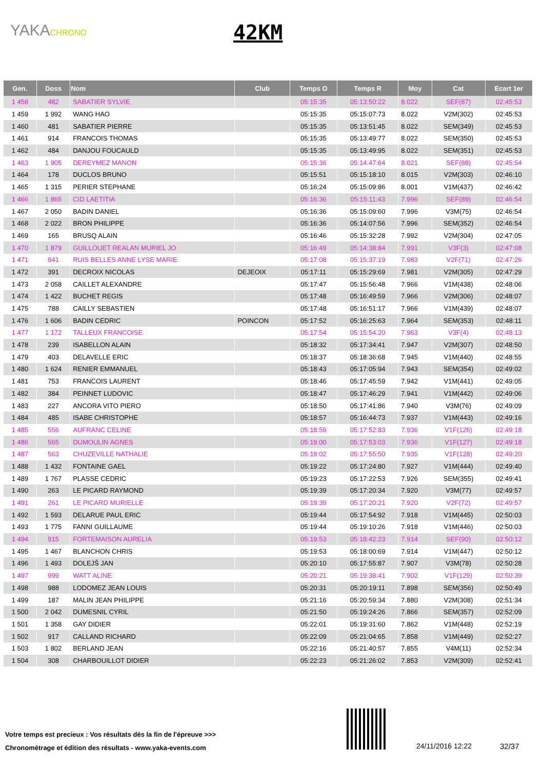YAKACHRONO 42KM
| Gen. | Doss | Nom | Club | Temps O | Temps R | Moy | Cat | Ecart 1er |
| --- | --- | --- | --- | --- | --- | --- | --- | --- |
| 1 458 | 482 | SABATIER SYLVIE | | 05:15:35 | 05:13:50:22 | 8.022 | SEF(87) | 02:45:53 |
| 1 459 | 1 992 | WANG HAO | | 05:15:35 | 05:15:07:73 | 8.022 | V2M(302) | 02:45:53 |
| 1 460 | 481 | SABATIER PIERRE | | 05:15:35 | 05:13:51:45 | 8.022 | SEM(349) | 02:45:53 |
| 1 461 | 914 | FRANCOIS THOMAS | | 05:15:35 | 05:13:49:77 | 8.022 | SEM(350) | 02:45:53 |
| 1 462 | 484 | DANJOU FOUCAULD | | 05:15:35 | 05:13:49:95 | 8.022 | SEM(351) | 02:45:53 |
| 1 463 | 1 905 | DEREYMEZ MANON | | 05:15:36 | 05:14:47:64 | 8.021 | SEF(88) | 02:45:54 |
| 1 464 | 178 | DUCLOS BRUNO | | 05:15:51 | 05:15:18:10 | 8.015 | V2M(303) | 02:46:10 |
| 1 465 | 1 315 | PERIER STEPHANE | | 05:16:24 | 05:15:09:86 | 8.001 | V1M(437) | 02:46:42 |
| 1 466 | 1 865 | CID LAETITIA | | 05:16:36 | 05:15:11:43 | 7.996 | SEF(89) | 02:46:54 |
| 1 467 | 2 050 | BADIN DANIEL | | 05:16:36 | 05:15:09:60 | 7.996 | V3M(75) | 02:46:54 |
| 1 468 | 2 022 | BRON PHILIPPE | | 05:16:36 | 05:14:07:56 | 7.996 | SEM(352) | 02:46:54 |
| 1 469 | 165 | BRUSQ ALAIN | | 05:16:46 | 05:15:32:28 | 7.992 | V2M(304) | 02:47:05 |
| 1 470 | 1 879 | GUILLOUET REALAN MURIEL JO | | 05:16:49 | 05:14:38:84 | 7.991 | V3F(3) | 02:47:08 |
| 1 471 | 841 | RUIS BELLES ANNE LYSE MARIE | | 05:17:08 | 05:15:37:19 | 7.983 | V2F(71) | 02:47:26 |
| 1 472 | 391 | DECROIX NICOLAS | DEJEOIX | 05:17:11 | 05:15:29:69 | 7.981 | V2M(305) | 02:47:29 |
| 1 473 | 2 058 | CAILLET ALEXANDRE | | 05:17:47 | 05:15:56:48 | 7.966 | V1M(438) | 02:48:06 |
| 1 474 | 1 422 | BUCHET REGIS | | 05:17:48 | 05:16:49:59 | 7.966 | V2M(306) | 02:48:07 |
| 1 475 | 788 | CAILLY SEBASTIEN | | 05:17:48 | 05:16:51:17 | 7.966 | V1M(439) | 02:48:07 |
| 1 476 | 1 606 | BADIN CEDRIC | POINCON | 05:17:52 | 05:16:25:63 | 7.964 | SEM(353) | 02:48:11 |
| 1 477 | 1 172 | TALLEUX FRANCOISE | | 05:17:54 | 05:15:54:20 | 7.963 | V3F(4) | 02:48:13 |
| 1 478 | 239 | ISABELLON ALAIN | | 05:18:32 | 05:17:34:41 | 7.947 | V2M(307) | 02:48:50 |
| 1 479 | 403 | DELAVELLE ERIC | | 05:18:37 | 05:18:36:68 | 7.945 | V1M(440) | 02:48:55 |
| 1 480 | 1 624 | RENIER EMMANUEL | | 05:18:43 | 05:17:05:94 | 7.943 | SEM(354) | 02:49:02 |
| 1 481 | 753 | FRANCOIS LAURENT | | 05:18:46 | 05:17:45:59 | 7.942 | V1M(441) | 02:49:05 |
| 1 482 | 384 | PEINNET LUDOVIC | | 05:18:47 | 05:17:46:29 | 7.941 | V1M(442) | 02:49:06 |
| 1 483 | 227 | ANCORA VITO PIERO | | 05:18:50 | 05:17:41:86 | 7.940 | V3M(76) | 02:49:09 |
| 1 484 | 485 | ISABE CHRISTOPHE | | 05:18:57 | 05:16:44:73 | 7.937 | V1M(443) | 02:49:16 |
| 1 485 | 556 | AUFRANC CELINE | | 05:18:59 | 05:17:52:83 | 7.936 | V1F(126) | 02:49:18 |
| 1 486 | 565 | DUMOULIN AGNES | | 05:19:00 | 05:17:53:03 | 7.936 | V1F(127) | 02:49:18 |
| 1 487 | 563 | CHUZEVILLE NATHALIE | | 05:19:02 | 05:17:55:50 | 7.935 | V1F(128) | 02:49:20 |
| 1 488 | 1 432 | FONTAINE GAEL | | 05:19:22 | 05:17:24:80 | 7.927 | V1M(444) | 02:49:40 |
| 1 489 | 1 767 | PLASSE CEDRIC | | 05:19:23 | 05:17:22:53 | 7.926 | SEM(355) | 02:49:41 |
| 1 490 | 263 | LE PICARD RAYMOND | | 05:19:39 | 05:17:20:34 | 7.920 | V3M(77) | 02:49:57 |
| 1 491 | 261 | LE PICARD MURIELLE | | 05:19:39 | 05:17:20:21 | 7.920 | V2F(72) | 02:49:57 |
| 1 492 | 1 593 | DELARUE PAUL ERIC | | 05:19:44 | 05:17:54:92 | 7.918 | V1M(445) | 02:50:03 |
| 1 493 | 1 775 | FANNI GUILLAUME | | 05:19:44 | 05:19:10:26 | 7.918 | V1M(446) | 02:50:03 |
| 1 494 | 915 | FORTEMAISON AURELIA | | 05:19:53 | 05:18:42:23 | 7.914 | SEF(90) | 02:50:12 |
| 1 495 | 1 467 | BLANCHON CHRIS | | 05:19:53 | 05:18:00:69 | 7.914 | V1M(447) | 02:50:12 |
| 1 496 | 1 493 | DOLEJŠ JAN | | 05:20:10 | 05:17:55:87 | 7.907 | V3M(78) | 02:50:28 |
| 1 497 | 999 | WATT ALINE | | 05:20:21 | 05:19:38:41 | 7.902 | V1F(129) | 02:50:39 |
| 1 498 | 988 | LODOMEZ JEAN LOUIS | | 05:20:31 | 05:20:19:11 | 7.898 | SEM(356) | 02:50:49 |
| 1 499 | 187 | MALIN JEAN PHILIPPE | | 05:21:16 | 05:20:59:34 | 7.880 | V2M(308) | 02:51:34 |
| 1 500 | 2 042 | DUMESNIL CYRIL | | 05:21:50 | 05:19:24:26 | 7.866 | SEM(357) | 02:52:09 |
| 1 501 | 1 358 | GAY DIDIER | | 05:22:01 | 05:19:31:60 | 7.862 | V1M(448) | 02:52:19 |
| 1 502 | 917 | CALLAND RICHARD | | 05:22:09 | 05:21:04:65 | 7.858 | V1M(449) | 02:52:27 |
| 1 503 | 1 802 | BERLAND JEAN | | 05:22:16 | 05:21:40:57 | 7.855 | V4M(11) | 02:52:34 |
| 1 504 | 308 | CHARBOUILLOT DIDIER | | 05:22:23 | 05:21:26:02 | 7.853 | V2M(309) | 02:52:41 |
Votre temps est precieux : Vos résultats dès la fin de l'épreuve >>>
Chronométrage et édition des résultats - www.yaka-events.com
24/11/2016 12:22 32/37